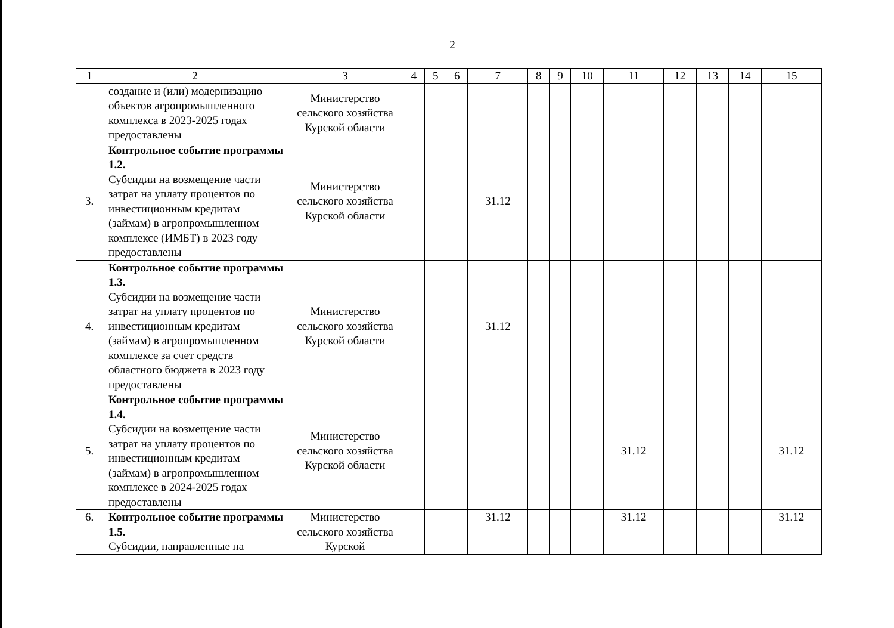2
| 1 | 2 | 3 | 4 | 5 | 6 | 7 | 8 | 9 | 10 | 11 | 12 | 13 | 14 | 15 |
| --- | --- | --- | --- | --- | --- | --- | --- | --- | --- | --- | --- | --- | --- | --- |
| | создание и (или) модернизацию объектов агропромышленного комплекса в 2023-2025 годах предоставлены | Министерство сельского хозяйства Курской области | | | | | | | | | | | | |
| 3. | Контрольное событие программы 1.2. Субсидии на возмещение части затрат на уплату процентов по инвестиционным кредитам (займам) в агропромышленном комплексе (ИМБТ) в 2023 году предоставлены | Министерство сельского хозяйства Курской области | | | | 31.12 | | | | | | | | |
| 4. | Контрольное событие программы 1.3. Субсидии на возмещение части затрат на уплату процентов по инвестиционным кредитам (займам) в агропромышленном комплексе за счет средств областного бюджета в 2023 году предоставлены | Министерство сельского хозяйства Курской области | | | | 31.12 | | | | | | | | |
| 5. | Контрольное событие программы 1.4. Субсидии на возмещение части затрат на уплату процентов по инвестиционным кредитам (займам) в агропромышленном комплексе в 2024-2025 годах предоставлены | Министерство сельского хозяйства Курской области | | | | | | | | 31.12 | | | | 31.12 |
| 6. | Контрольное событие программы 1.5. Субсидии, направленные на | Министерство сельского хозяйства Курской | | | | 31.12 | | | | 31.12 | | | | 31.12 |